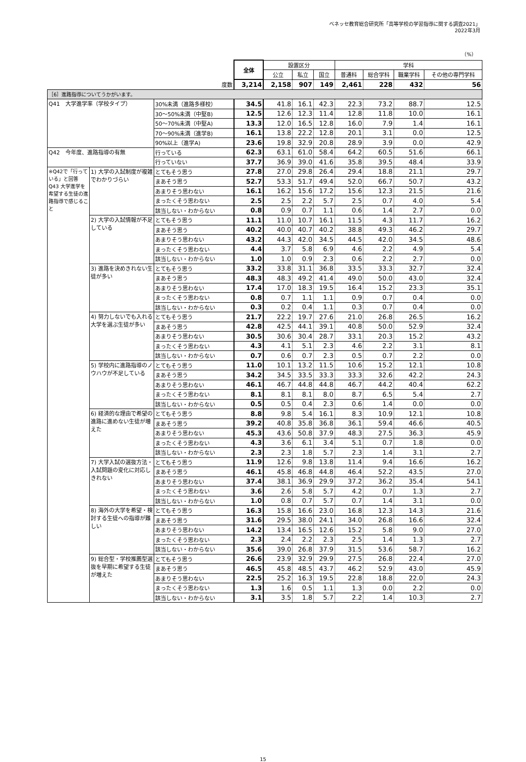ベネッセ教育総合研究所「高等学校の学習指導に関する調査2021」
2022年3月
（%）
| | | | 全体 | 設置区分 | | | 学科 | | | |
| | | | | 公立 | 私立 | 国立 | 普通科 | 総合学科 | 職業学科 | その他の専門学科 |
| 度数 | | | 3,214 | 2,158 | 907 | 149 | 2,461 | 228 | 432 | 56 |
| ［6］進路指導についてうかがいます。 | | | | | | | | | | |
| Q41 大学進学率（学校タイプ） | | 30%未満（進路多様校） | 34.5 | 41.8 | 16.1 | 42.3 | 22.3 | 73.2 | 88.7 | 12.5 |
| | | 30～50%未満（中堅B) | 12.5 | 12.6 | 12.3 | 11.4 | 12.8 | 11.8 | 10.0 | 16.1 |
| | | 50～70%未満（中堅A) | 13.3 | 12.0 | 16.5 | 12.8 | 16.0 | 7.9 | 1.4 | 16.1 |
| | | 70～90%未満（進学B) | 16.1 | 13.8 | 22.2 | 12.8 | 20.1 | 3.1 | 0.0 | 12.5 |
| | | 90%以上（進学A) | 23.6 | 19.8 | 32.9 | 20.8 | 28.9 | 3.9 | 0.0 | 42.9 |
| Q42 今年度、進路指導の有無 | | 行っている | 62.3 | 63.1 | 61.0 | 58.4 | 64.2 | 60.5 | 51.6 | 66.1 |
| | | 行っていない | 37.7 | 36.9 | 39.0 | 41.6 | 35.8 | 39.5 | 48.4 | 33.9 |
| ※Q42で「行っている」と回答 Q43 大学進学を希望する生徒の進路指導で感じること | 1) 大学の入試制度が複雑でわかりづらい | とてもそう思う | 27.8 | 27.0 | 29.8 | 26.4 | 29.4 | 18.8 | 21.1 | 29.7 |
| | | まあそう思う | 52.7 | 53.3 | 51.7 | 49.4 | 52.0 | 66.7 | 50.7 | 43.2 |
| | | あまりそう思わない | 16.1 | 16.2 | 15.6 | 17.2 | 15.6 | 12.3 | 21.5 | 21.6 |
| | | まったくそう思わない | 2.5 | 2.5 | 2.2 | 5.7 | 2.5 | 0.7 | 4.0 | 5.4 |
| | | 該当しない・わからない | 0.8 | 0.9 | 0.7 | 1.1 | 0.6 | 1.4 | 2.7 | 0.0 |
| | 2) 大学の入試情報が不足している | とてもそう思う | 11.1 | 11.0 | 10.7 | 16.1 | 11.5 | 4.3 | 11.7 | 16.2 |
| | | まあそう思う | 40.2 | 40.0 | 40.7 | 40.2 | 38.8 | 49.3 | 46.2 | 29.7 |
| | | あまりそう思わない | 43.2 | 44.3 | 42.0 | 34.5 | 44.5 | 42.0 | 34.5 | 48.6 |
| | | まったくそう思わない | 4.4 | 3.7 | 5.8 | 6.9 | 4.6 | 2.2 | 4.9 | 5.4 |
| | | 該当しない・わからない | 1.0 | 1.0 | 0.9 | 2.3 | 0.6 | 2.2 | 2.7 | 0.0 |
| | 3) 進路を決めきれない生徒が多い | とてもそう思う | 33.2 | 33.8 | 31.1 | 36.8 | 33.5 | 33.3 | 32.7 | 32.4 |
| | | まあそう思う | 48.3 | 48.3 | 49.2 | 41.4 | 49.0 | 50.0 | 43.0 | 32.4 |
| | | あまりそう思わない | 17.4 | 17.0 | 18.3 | 19.5 | 16.4 | 15.2 | 23.3 | 35.1 |
| | | まったくそう思わない | 0.8 | 0.7 | 1.1 | 1.1 | 0.9 | 0.7 | 0.4 | 0.0 |
| | | 該当しない・わからない | 0.3 | 0.2 | 0.4 | 1.1 | 0.3 | 0.7 | 0.4 | 0.0 |
| | 4) 努力しないでも入れる大学を選ぶ生徒が多い | とてもそう思う | 21.7 | 22.2 | 19.7 | 27.6 | 21.0 | 26.8 | 26.5 | 16.2 |
| | | まあそう思う | 42.8 | 42.5 | 44.1 | 39.1 | 40.8 | 50.0 | 52.9 | 32.4 |
| | | あまりそう思わない | 30.5 | 30.6 | 30.4 | 28.7 | 33.1 | 20.3 | 15.2 | 43.2 |
| | | まったくそう思わない | 4.3 | 4.1 | 5.1 | 2.3 | 4.6 | 2.2 | 3.1 | 8.1 |
| | | 該当しない・わからない | 0.7 | 0.6 | 0.7 | 2.3 | 0.5 | 0.7 | 2.2 | 0.0 |
| | 5) 学校内に進路指導のノウハウが不足している | とてもそう思う | 11.0 | 10.1 | 13.2 | 11.5 | 10.6 | 15.2 | 12.1 | 10.8 |
| | | まあそう思う | 34.2 | 34.5 | 33.5 | 33.3 | 33.3 | 32.6 | 42.2 | 24.3 |
| | | あまりそう思わない | 46.1 | 46.7 | 44.8 | 44.8 | 46.7 | 44.2 | 40.4 | 62.2 |
| | | まったくそう思わない | 8.1 | 8.1 | 8.1 | 8.0 | 8.7 | 6.5 | 5.4 | 2.7 |
| | | 該当しない・わからない | 0.5 | 0.5 | 0.4 | 2.3 | 0.6 | 1.4 | 0.0 | 0.0 |
| | 6) 経済的な理由で希望の進路に進めない生徒が増えた | とてもそう思う | 8.8 | 9.8 | 5.4 | 16.1 | 8.3 | 10.9 | 12.1 | 10.8 |
| | | まあそう思う | 39.2 | 40.8 | 35.8 | 36.8 | 36.1 | 59.4 | 46.6 | 40.5 |
| | | あまりそう思わない | 45.3 | 43.6 | 50.8 | 37.9 | 48.3 | 27.5 | 36.3 | 45.9 |
| | | まったくそう思わない | 4.3 | 3.6 | 6.1 | 3.4 | 5.1 | 0.7 | 1.8 | 0.0 |
| | | 該当しない・わからない | 2.3 | 2.3 | 1.8 | 5.7 | 2.3 | 1.4 | 3.1 | 2.7 |
| | 7) 大学入試の選抜方法・入試問題の変化に対応しきれない | とてもそう思う | 11.9 | 12.6 | 9.8 | 13.8 | 11.4 | 9.4 | 16.6 | 16.2 |
| | | まあそう思う | 46.1 | 45.8 | 46.8 | 44.8 | 46.4 | 52.2 | 43.5 | 27.0 |
| | | あまりそう思わない | 37.4 | 38.1 | 36.9 | 29.9 | 37.2 | 36.2 | 35.4 | 54.1 |
| | | まったくそう思わない | 3.6 | 2.6 | 5.8 | 5.7 | 4.2 | 0.7 | 1.3 | 2.7 |
| | | 該当しない・わからない | 1.0 | 0.8 | 0.7 | 5.7 | 0.7 | 1.4 | 3.1 | 0.0 |
| | 8) 海外の大学を希望・検討する生徒への指導が難しい | とてもそう思う | 16.3 | 15.8 | 16.6 | 23.0 | 16.8 | 12.3 | 14.3 | 21.6 |
| | | まあそう思う | 31.6 | 29.5 | 38.0 | 24.1 | 34.0 | 26.8 | 16.6 | 32.4 |
| | | あまりそう思わない | 14.2 | 13.4 | 16.5 | 12.6 | 15.2 | 5.8 | 9.0 | 27.0 |
| | | まったくそう思わない | 2.3 | 2.4 | 2.2 | 2.3 | 2.5 | 1.4 | 1.3 | 2.7 |
| | | 該当しない・わからない | 35.6 | 39.0 | 26.8 | 37.9 | 31.5 | 53.6 | 58.7 | 16.2 |
| | 9) 総合型・学校推薦型選抜を早期に希望する生徒が増えた | とてもそう思う | 26.6 | 23.9 | 32.9 | 29.9 | 27.5 | 26.8 | 22.4 | 27.0 |
| | | まあそう思う | 46.5 | 45.8 | 48.5 | 43.7 | 46.2 | 52.9 | 43.0 | 45.9 |
| | | あまりそう思わない | 22.5 | 25.2 | 16.3 | 19.5 | 22.8 | 18.8 | 22.0 | 24.3 |
| | | まったくそう思わない | 1.3 | 1.6 | 0.5 | 1.1 | 1.3 | 0.0 | 2.2 | 0.0 |
| | | 該当しない・わからない | 3.1 | 3.5 | 1.8 | 5.7 | 2.2 | 1.4 | 10.3 | 2.7 |
15